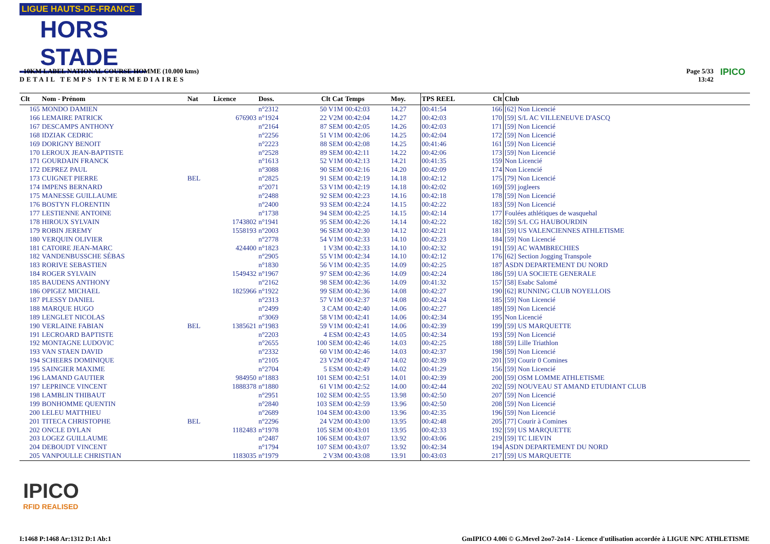LIGUE HAUTS-DE-FRANCE
HORS STADE
- 10KM LABEL NATIONAL COURSE HOMME (10.000 kms)
DETAIL TEMPS INTERMEDIAIRES
Page 5/33
13:42
IPICO
| Clt | Nom - Prénom | Nat | Licence | Doss. | Clt Cat | Temps | Moy. | TPS REEL | Clt | Club |
| --- | --- | --- | --- | --- | --- | --- | --- | --- | --- | --- |
| 165 | MONDO DAMIEN | | | n°2312 | 50 V1M | 00:42:03 | 14.27 | 00:41:54 | 166 | [62] Non Licencié |
| 166 | LEMAIRE PATRICK | | 676903 | n°1924 | 22 V2M | 00:42:04 | 14.27 | 00:42:03 | 170 | [59] S/L AC VILLENEUVE D'ASCQ |
| 167 | DESCAMPS ANTHONY | | | n°2164 | 87 SEM | 00:42:05 | 14.26 | 00:42:03 | 171 | [59] Non Licencié |
| 168 | IDZIAK CEDRIC | | | n°2256 | 51 V1M | 00:42:06 | 14.25 | 00:42:04 | 172 | [59] Non Licencié |
| 169 | DORIGNY BENOIT | | | n°2223 | 88 SEM | 00:42:08 | 14.25 | 00:41:46 | 161 | [59] Non Licencié |
| 170 | LEROUX JEAN-BAPTISTE | | | n°2528 | 89 SEM | 00:42:11 | 14.22 | 00:42:06 | 173 | [59] Non Licencié |
| 171 | GOURDAIN FRANCK | | | n°1613 | 52 V1M | 00:42:13 | 14.21 | 00:41:35 | 159 | Non Licencié |
| 172 | DEPREZ PAUL | | | n°3088 | 90 SEM | 00:42:16 | 14.20 | 00:42:09 | 174 | Non Licencié |
| 173 | CUIGNET PIERRE | BEL | | n°2825 | 91 SEM | 00:42:19 | 14.18 | 00:42:12 | 175 | [79] Non Licencié |
| 174 | IMPENS BERNARD | | | n°2071 | 53 V1M | 00:42:19 | 14.18 | 00:42:02 | 169 | [59] jogleers |
| 175 | MANESSE GUILLAUME | | | n°2488 | 92 SEM | 00:42:23 | 14.16 | 00:42:18 | 178 | [59] Non Licencié |
| 176 | BOSTYN FLORENTIN | | | n°2400 | 93 SEM | 00:42:24 | 14.15 | 00:42:22 | 183 | [59] Non Licencié |
| 177 | LESTIENNE ANTOINE | | | n°1738 | 94 SEM | 00:42:25 | 14.15 | 00:42:14 | 177 | Foulées athlétiques de wasquehal |
| 178 | HIROUX SYLVAIN | | 1743802 | n°1941 | 95 SEM | 00:42:26 | 14.14 | 00:42:22 | 182 | [59] S/L CG HAUBOURDIN |
| 179 | ROBIN JEREMY | | 1558193 | n°2003 | 96 SEM | 00:42:30 | 14.12 | 00:42:21 | 181 | [59] US VALENCIENNES ATHLETISME |
| 180 | VERQUIN OLIVIER | | | n°2778 | 54 V1M | 00:42:33 | 14.10 | 00:42:23 | 184 | [59] Non Licencié |
| 181 | CATOIRE JEAN-MARC | | 424400 | n°1823 | 1 V3M | 00:42:33 | 14.10 | 00:42:32 | 191 | [59] AC WAMBRECHIES |
| 182 | VANDENBUSSCHE SÉBAS | | | n°2905 | 55 V1M | 00:42:34 | 14.10 | 00:42:12 | 176 | [62] Section Jogging Transpole |
| 183 | RORIVE SEBASTIEN | | | n°1830 | 56 V1M | 00:42:35 | 14.09 | 00:42:25 | 187 | ASDN DEPARTEMENT DU NORD |
| 184 | ROGER SYLVAIN | | 1549432 | n°1967 | 97 SEM | 00:42:36 | 14.09 | 00:42:24 | 186 | [59] UA SOCIETE GENERALE |
| 185 | BAUDENS ANTHONY | | | n°2162 | 98 SEM | 00:42:36 | 14.09 | 00:41:32 | 157 | [58] Esabc Salomé |
| 186 | OPIGEZ MICHAEL | | 1825966 | n°1922 | 99 SEM | 00:42:36 | 14.08 | 00:42:27 | 190 | [62] RUNNING CLUB NOYELLOIS |
| 187 | PLESSY DANIEL | | | n°2313 | 57 V1M | 00:42:37 | 14.08 | 00:42:24 | 185 | [59] Non Licencié |
| 188 | MARQUE HUGO | | | n°2499 | 3 CAM | 00:42:40 | 14.06 | 00:42:27 | 189 | [59] Non Licencié |
| 189 | LENGLET NICOLAS | | | n°3069 | 58 V1M | 00:42:41 | 14.06 | 00:42:34 | 195 | Non Licencié |
| 190 | VERLAINE FABIAN | BEL | 1385621 | n°1983 | 59 V1M | 00:42:41 | 14.06 | 00:42:39 | 199 | [59] US MARQUETTE |
| 191 | LECROARD BAPTISTE | | | n°2203 | 4 ESM | 00:42:43 | 14.05 | 00:42:34 | 193 | [59] Non Licencié |
| 192 | MONTAGNE LUDOVIC | | | n°2655 | 100 SEM | 00:42:46 | 14.03 | 00:42:25 | 188 | [59] Lille Triathlon |
| 193 | VAN STAEN DAVID | | | n°2332 | 60 V1M | 00:42:46 | 14.03 | 00:42:37 | 198 | [59] Non Licencié |
| 194 | SCHEERS DOMINIQUE | | | n°2105 | 23 V2M | 00:42:47 | 14.02 | 00:42:39 | 201 | [59] Courir 0 Comines |
| 195 | SAINGIER MAXIME | | | n°2704 | 5 ESM | 00:42:49 | 14.02 | 00:41:29 | 156 | [59] Non Licencié |
| 196 | LAMAND GAUTIER | | 984950 | n°1883 | 101 SEM | 00:42:51 | 14.01 | 00:42:39 | 200 | [59] OSM LOMME ATHLETISME |
| 197 | LEPRINCE VINCENT | | 1888378 | n°1880 | 61 V1M | 00:42:52 | 14.00 | 00:42:44 | 202 | [59] NOUVEAU ST AMAND ETUDIANT CLUB |
| 198 | LAMBLIN THIBAUT | | | n°2951 | 102 SEM | 00:42:55 | 13.98 | 00:42:50 | 207 | [59] Non Licencié |
| 199 | BONHOMME QUENTIN | | | n°2840 | 103 SEM | 00:42:59 | 13.96 | 00:42:50 | 208 | [59] Non Licencié |
| 200 | LELEU MATTHIEU | | | n°2689 | 104 SEM | 00:43:00 | 13.96 | 00:42:35 | 196 | [59] Non Licencié |
| 201 | TITECA CHRISTOPHE | BEL | | n°2296 | 24 V2M | 00:43:00 | 13.95 | 00:42:48 | 205 | [77] Courir à Comines |
| 202 | ONCLE DYLAN | | 1182483 | n°1978 | 105 SEM | 00:43:01 | 13.95 | 00:42:33 | 192 | [59] US MARQUETTE |
| 203 | LOGEZ GUILLAUME | | | n°2487 | 106 SEM | 00:43:07 | 13.92 | 00:43:06 | 219 | [59] TC LIEVIN |
| 204 | DEBOUDT VINCENT | | | n°1794 | 107 SEM | 00:43:07 | 13.92 | 00:42:34 | 194 | ASDN DEPARTEMENT DU NORD |
| 205 | VANPOULLE CHRISTIAN | | 1183035 | n°1979 | 2 V3M | 00:43:08 | 13.91 | 00:43:03 | 217 | [59] US MARQUETTE |
IPICO
RFID REALISED
I:1468 P:1468 Ar:1312 D:1 Ab:1
GmIPICO 4.00i © G.Mevel 2oo7-2o14 - Licence d'utilisation accordée à LIGUE NPC ATHLETISME